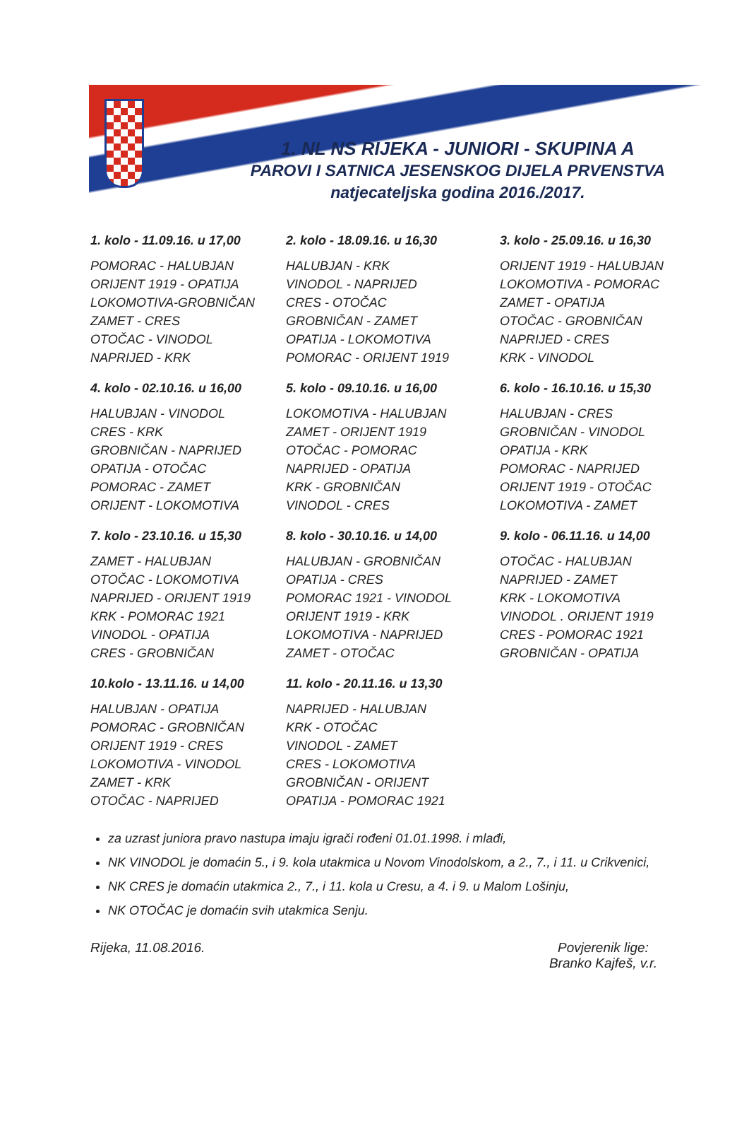1. NL NS RIJEKA - JUNIORI - SKUPINA A
PAROVI I SATNICA JESENSKOG DIJELA PRVENSTVA
natjecateljska godina 2016./2017.
1. kolo - 11.09.16. u 17,00
POMORAC - HALUBJAN
ORIJENT 1919 - OPATIJA
LOKOMOTIVA-GROBNIČAN
ZAMET - CRES
OTOČAC - VINODOL
NAPRIJED - KRK
2. kolo - 18.09.16. u 16,30
HALUBJAN - KRK
VINODOL - NAPRIJED
CRES - OTOČAC
GROBNIČAN - ZAMET
OPATIJA - LOKOMOTIVA
POMORAC - ORIJENT 1919
3. kolo - 25.09.16. u 16,30
ORIJENT 1919 - HALUBJAN
LOKOMOTIVA - POMORAC
ZAMET - OPATIJA
OTOČAC - GROBNIČAN
NAPRIJED - CRES
KRK - VINODOL
4. kolo - 02.10.16. u 16,00
HALUBJAN - VINODOL
CRES - KRK
GROBNIČAN - NAPRIJED
OPATIJA - OTOČAC
POMORAC - ZAMET
ORIJENT - LOKOMOTIVA
5. kolo - 09.10.16. u 16,00
LOKOMOTIVA - HALUBJAN
ZAMET - ORIJENT 1919
OTOČAC - POMORAC
NAPRIJED - OPATIJA
KRK - GROBNIČAN
VINODOL - CRES
6. kolo - 16.10.16. u 15,30
HALUBJAN - CRES
GROBNIČAN - VINODOL
OPATIJA - KRK
POMORAC - NAPRIJED
ORIJENT 1919 - OTOČAC
LOKOMOTIVA - ZAMET
7. kolo - 23.10.16. u 15,30
ZAMET - HALUBJAN
OTOČAC - LOKOMOTIVA
NAPRIJED - ORIJENT 1919
KRK - POMORAC 1921
VINODOL - OPATIJA
CRES - GROBNIČAN
8. kolo - 30.10.16. u 14,00
HALUBJAN - GROBNIČAN
OPATIJA - CRES
POMORAC 1921 - VINODOL
ORIJENT 1919 - KRK
LOKOMOTIVA - NAPRIJED
ZAMET - OTOČAC
9. kolo - 06.11.16. u 14,00
OTOČAC - HALUBJAN
NAPRIJED - ZAMET
KRK - LOKOMOTIVA
VINODOL . ORIJENT 1919
CRES - POMORAC 1921
GROBNIČAN - OPATIJA
10.kolo - 13.11.16. u 14,00
HALUBJAN - OPATIJA
POMORAC - GROBNIČAN
ORIJENT 1919 - CRES
LOKOMOTIVA - VINODOL
ZAMET - KRK
OTOČAC - NAPRIJED
11. kolo - 20.11.16. u 13,30
NAPRIJED - HALUBJAN
KRK - OTOČAC
VINODOL - ZAMET
CRES - LOKOMOTIVA
GROBNIČAN - ORIJENT
OPATIJA - POMORAC 1921
za uzrast juniora pravo nastupa imaju igrači rođeni 01.01.1998. i mlađi,
NK VINODOL je domaćin 5., i 9. kola utakmica u Novom Vinodolskom, a 2., 7., i 11. u Crikvenici,
NK CRES je domaćin utakmica 2., 7., i 11. kola u Cresu, a 4. i 9. u Malom Lošinju,
NK OTOČAC je domaćin svih utakmica Senju.
Rijeka, 11.08.2016. Povjerenik lige:
Branko Kajfeš, v.r.